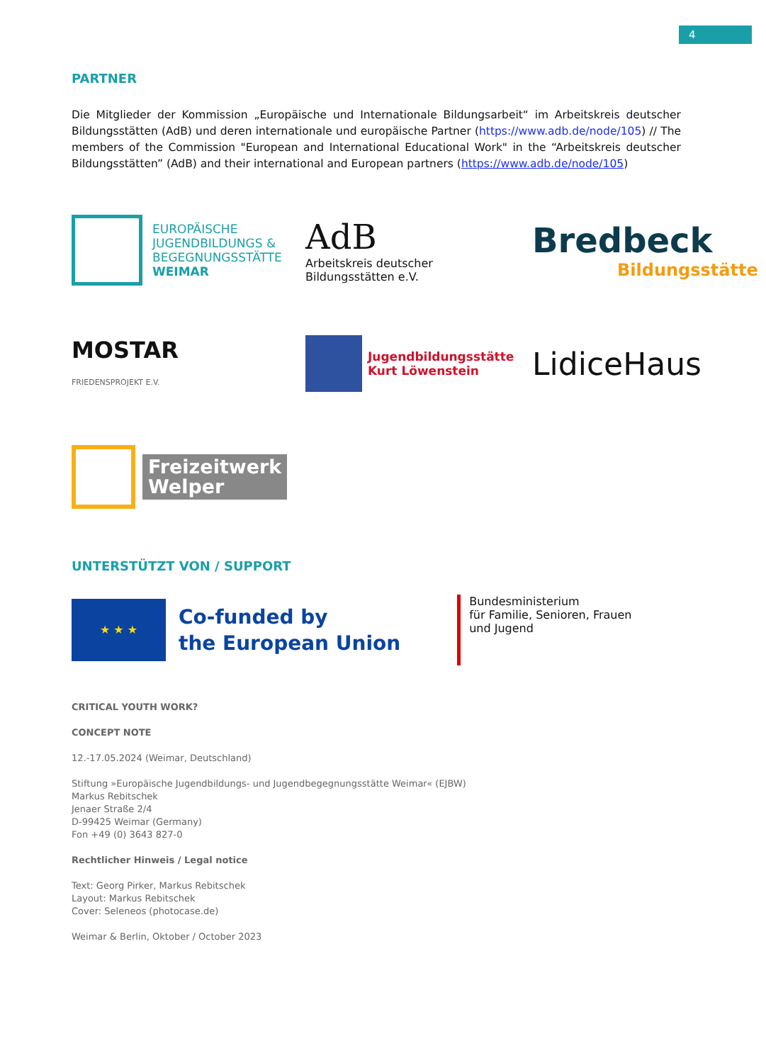4
PARTNER
Die Mitglieder der Kommission „Europäische und Internationale Bildungsarbeit“ im Arbeitskreis deutscher Bildungsstätten (AdB) und deren internationale und europäische Partner (https://www.adb.de/node/105) // The members of the Commission "European and International Educational Work" in the “Arbeitskreis deutscher Bildungsstätten” (AdB) and their international and European partners (https://www.adb.de/node/105)
EUROPÄISCHE
JUGENDBILDUNGS &
BEGEGNUNGSSTÄTTE
WEIMAR
AdB
Arbeitskreis deutscher
Bildungsstätten e.V.
Bredbeck
Bildungsstätte
MOSTAR
FRIEDENSPROJEKT E.V.
Jugendbildungsstätte
Kurt Löwenstein
LidiceHaus
Freizeitwerk
Welper
UNTERSTÜTZT VON / SUPPORT
★ ★ ★
Co-funded by
the European Union
Bundesministerium
für Familie, Senioren, Frauen
und Jugend
CRITICAL YOUTH WORK?
CONCEPT NOTE
12.-17.05.2024 (Weimar, Deutschland)
Stiftung »Europäische Jugendbildungs- und Jugendbegegnungsstätte Weimar« (EJBW)
Markus Rebitschek
Jenaer Straße 2/4
D-99425 Weimar (Germany)
Fon +49 (0) 3643 827-0
Rechtlicher Hinweis / Legal notice
Text: Georg Pirker, Markus Rebitschek
Layout: Markus Rebitschek
Cover: Seleneos (photocase.de)
Weimar & Berlin, Oktober / October 2023